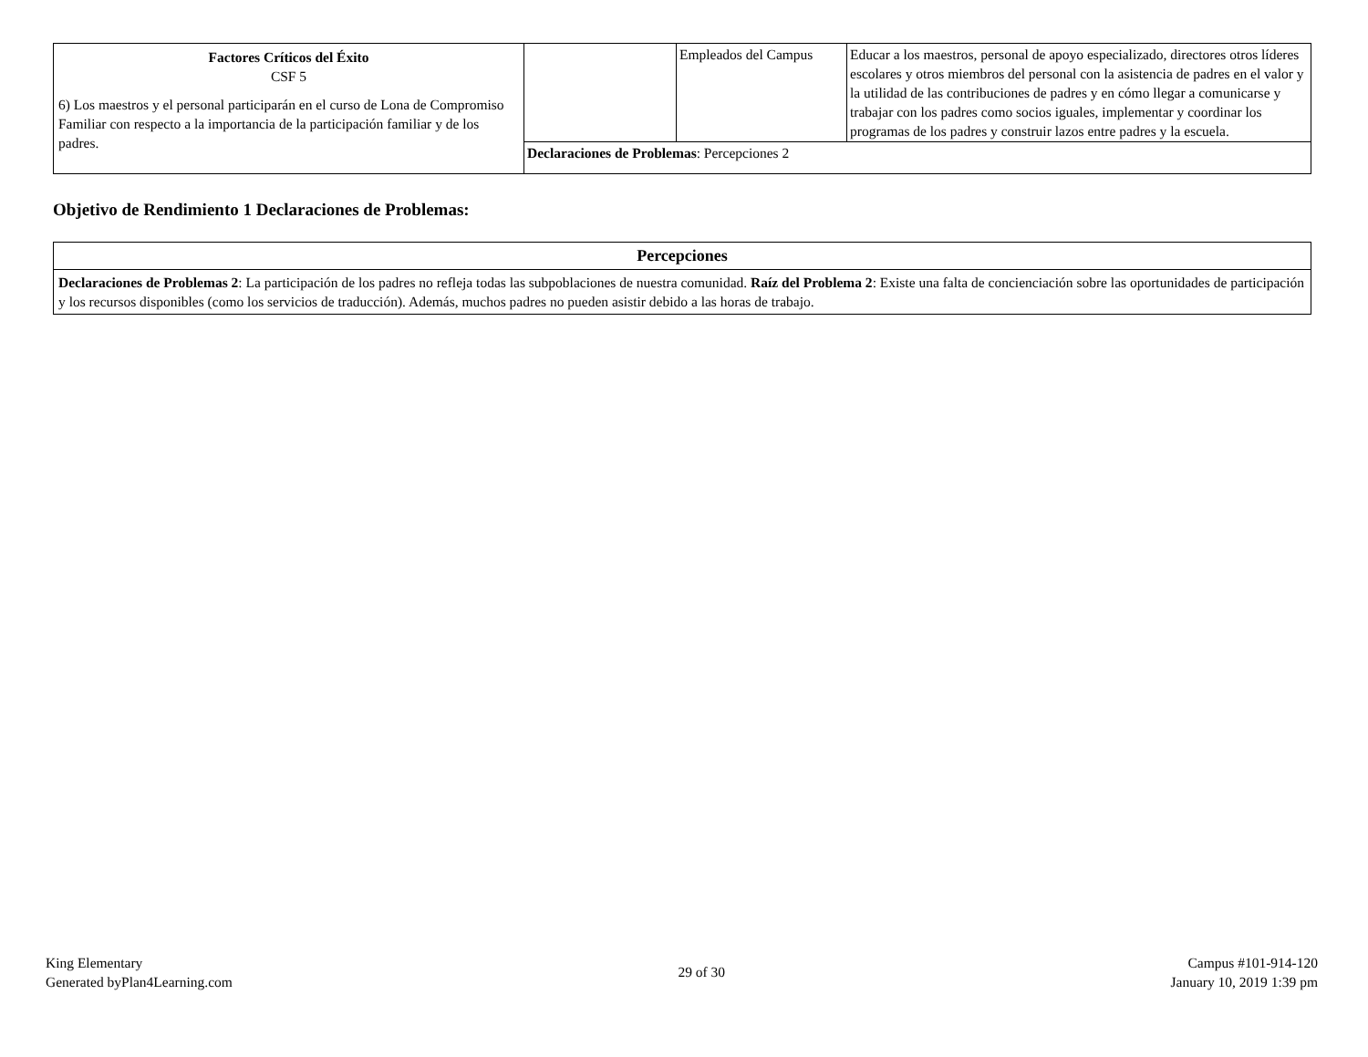| Factores Críticos del Éxito CSF 5 6) Los maestros y el personal participarán en el curso de Lona de Compromiso Familiar con respecto a la importancia de la participación familiar y de los padres. | | Empleados del Campus | Educar a los maestros, personal de apoyo especializado, directores otros líderes escolares y otros miembros del personal con la asistencia de padres en el valor y la utilidad de las contribuciones de padres y en cómo llegar a comunicarse y trabajar con los padres como socios iguales, implementar y coordinar los programas de los padres y construir lazos entre padres y la escuela. |
| | Declaraciones de Problemas : Percepciones 2 | | |
Objetivo de Rendimiento 1 Declaraciones de Problemas:
| Percepciones |
| Declaraciones de Problemas 2 : La participación de los padres no refleja todas las subpoblaciones de nuestra comunidad. Raíz del Problema 2 : Existe una falta de concienciación sobre las oportunidades de participación y los recursos disponibles (como los servicios de traducción). Además, muchos padres no pueden asistir debido a las horas de trabajo. |
King Elementary
Generated byPlan4Learning.com
29 of 30
Campus #101-914-120
January 10, 2019 1:39 pm